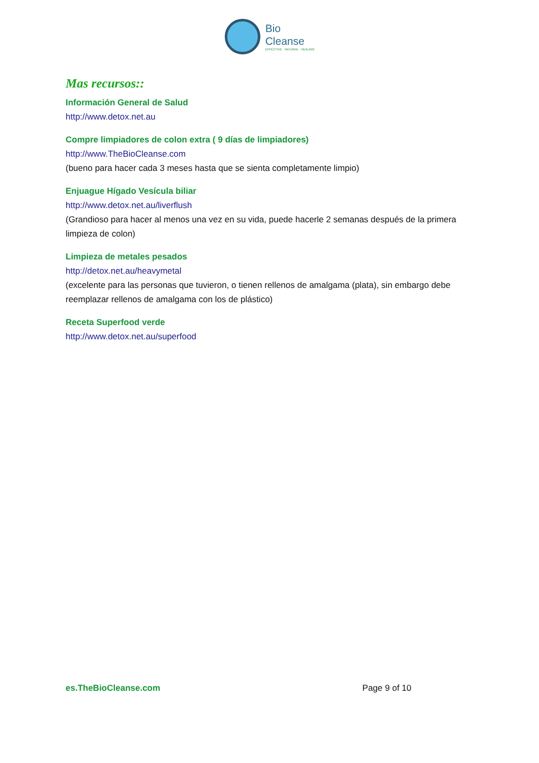Bio
Cleanse
EFFECTIVE NATURAL HEALING
Mas recursos::
Información General de Salud
http://www.detox.net.au
Compre limpiadores de colon extra ( 9 días de limpiadores)
http://www.TheBioCleanse.com
(bueno para hacer cada 3 meses hasta que se sienta completamente limpio)
Enjuague Hígado Vesícula biliar
http://www.detox.net.au/liverflush
(Grandioso para hacer al menos una vez en su vida, puede hacerle 2 semanas después de la primera limpieza de colon)
Limpieza de metales pesados
http://detox.net.au/heavymetal
(excelente para las personas que tuvieron, o tienen rellenos de amalgama (plata), sin embargo debe reemplazar rellenos de amalgama con los de plástico)
Receta Superfood verde
http://www.detox.net.au/superfood
es.TheBioCleanse.com Page 9 of 10